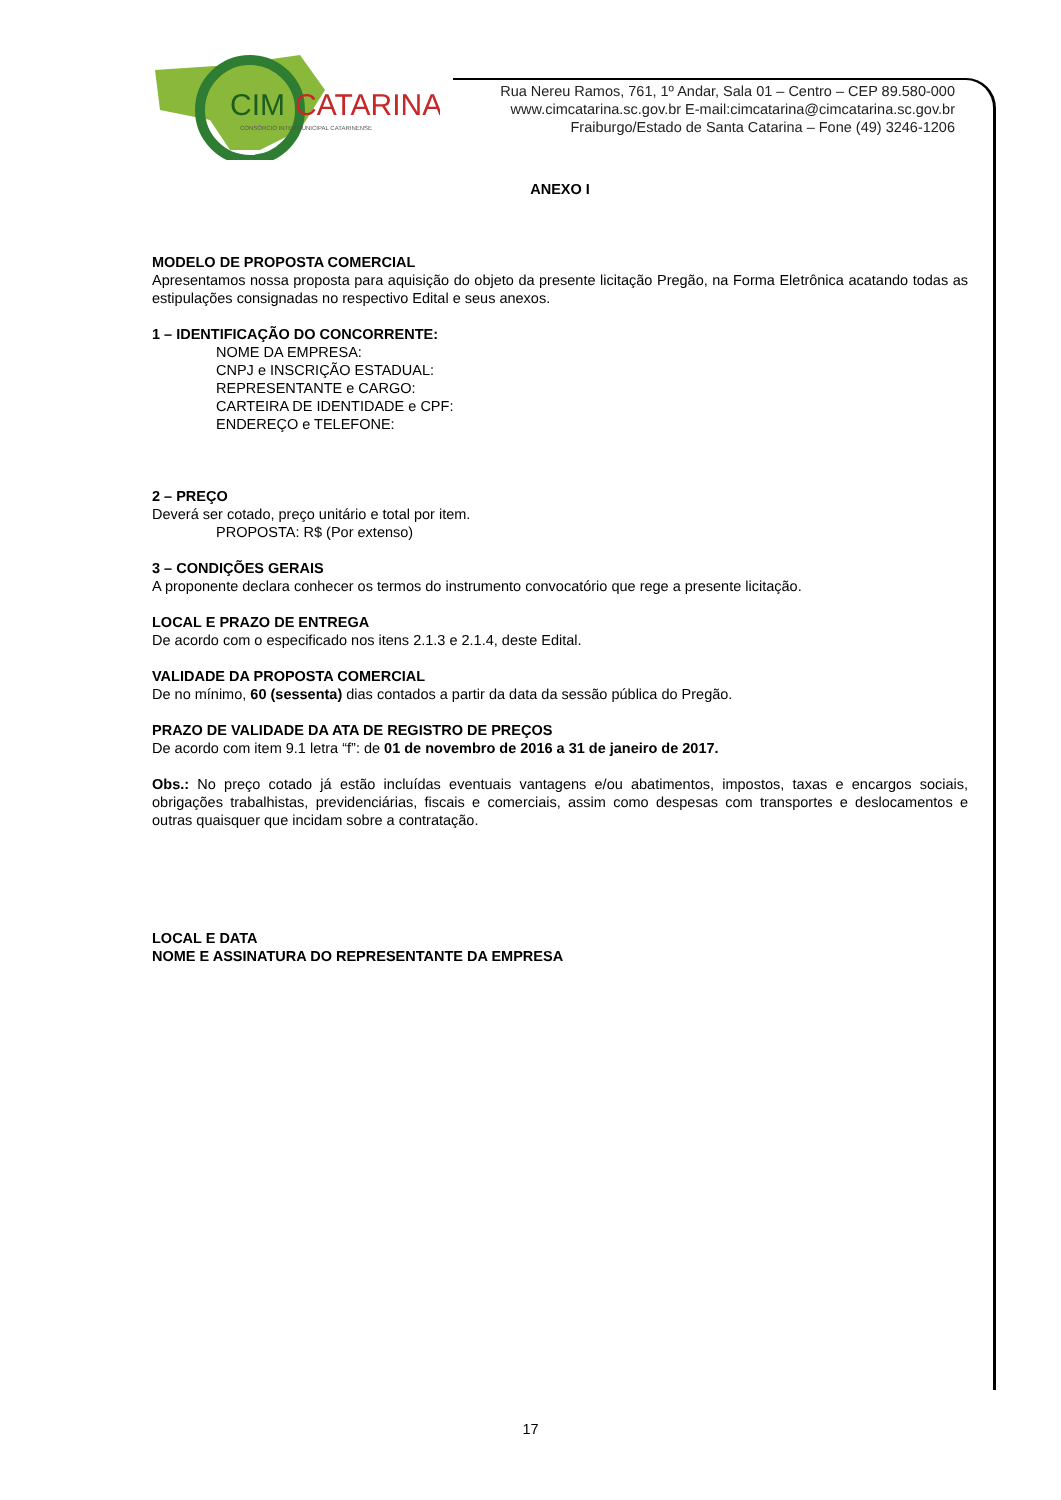CIM
CATARINA
CONSÓRCIO INTERMUNICIPAL CATARINENSE
Rua Nereu Ramos, 761, 1º Andar, Sala 01 – Centro – CEP 89.580-000
www.cimcatarina.sc.gov.br E-mail:cimcatarina@cimcatarina.sc.gov.br
Fraiburgo/Estado de Santa Catarina – Fone (49) 3246-1206
ANEXO I
MODELO DE PROPOSTA COMERCIAL
Apresentamos nossa proposta para aquisição do objeto da presente licitação Pregão, na Forma Eletrônica acatando todas as estipulações consignadas no respectivo Edital e seus anexos.
1 – IDENTIFICAÇÃO DO CONCORRENTE:
NOME DA EMPRESA:
CNPJ e INSCRIÇÃO ESTADUAL:
REPRESENTANTE e CARGO:
CARTEIRA DE IDENTIDADE e CPF:
ENDEREÇO e TELEFONE:
2 – PREÇO
Deverá ser cotado, preço unitário e total por item.
PROPOSTA: R$ (Por extenso)
3 – CONDIÇÕES GERAIS
A proponente declara conhecer os termos do instrumento convocatório que rege a presente licitação.
LOCAL E PRAZO DE ENTREGA
De acordo com o especificado nos itens 2.1.3 e 2.1.4, deste Edital.
VALIDADE DA PROPOSTA COMERCIAL
De no mínimo, 60 (sessenta) dias contados a partir da data da sessão pública do Pregão.
PRAZO DE VALIDADE DA ATA DE REGISTRO DE PREÇOS
De acordo com item 9.1 letra “f”: de 01 de novembro de 2016 a 31 de janeiro de 2017.
Obs.: No preço cotado já estão incluídas eventuais vantagens e/ou abatimentos, impostos, taxas e encargos sociais, obrigações trabalhistas, previdenciárias, fiscais e comerciais, assim como despesas com transportes e deslocamentos e outras quaisquer que incidam sobre a contratação.
LOCAL E DATA
NOME E ASSINATURA DO REPRESENTANTE DA EMPRESA
17